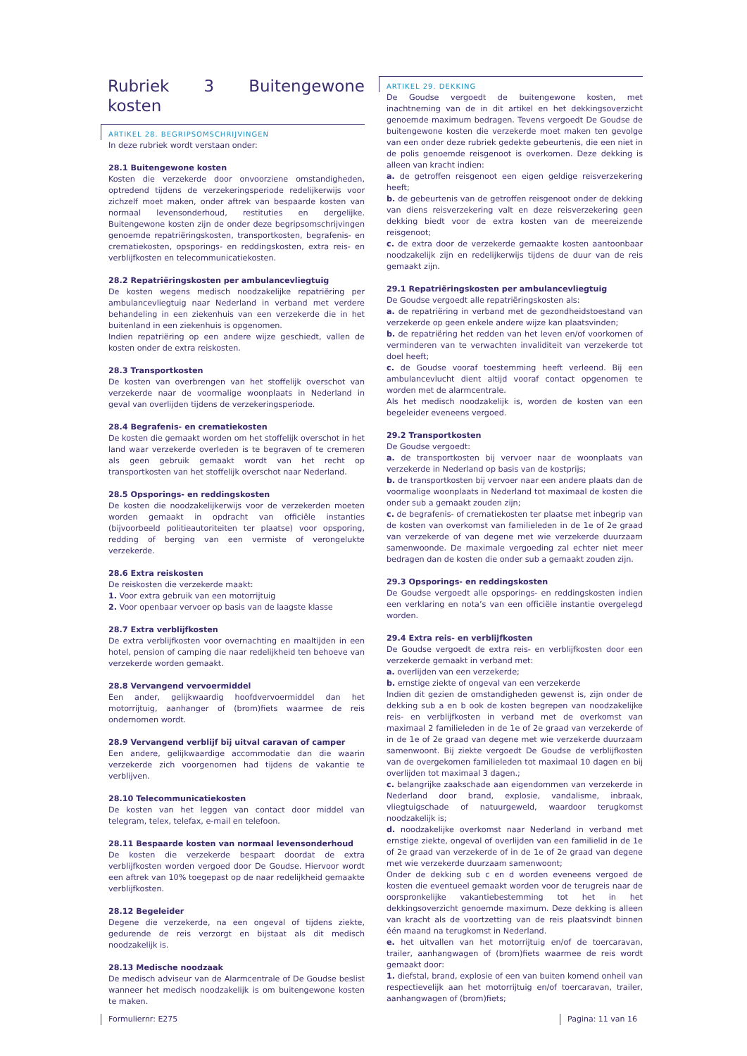Rubriek 3 Buitengewone kosten
ARTIKEL 28. BEGRIPSOMSCHRIJVINGEN
In deze rubriek wordt verstaan onder:
28.1 Buitengewone kosten
Kosten die verzekerde door onvoorziene omstandigheden, optredend tijdens de verzekeringsperiode redelijkerwijs voor zichzelf moet maken, onder aftrek van bespaarde kosten van normaal levensonderhoud, restituties en dergelijke. Buitengewone kosten zijn de onder deze begripsomschrijvingen genoemde repatriëringskosten, transportkosten, begrafenis- en crematiekosten, opsporings- en reddingskosten, extra reis- en verblijfkosten en telecommunicatiekosten.
28.2 Repatriëringskosten per ambulancevliegtuig
De kosten wegens medisch noodzakelijke repatriëring per ambulancevliegtuig naar Nederland in verband met verdere behandeling in een ziekenhuis van een verzekerde die in het buitenland in een ziekenhuis is opgenomen.
Indien repatriëring op een andere wijze geschiedt, vallen de kosten onder de extra reiskosten.
28.3 Transportkosten
De kosten van overbrengen van het stoffelijk overschot van verzekerde naar de voormalige woonplaats in Nederland in geval van overlijden tijdens de verzekeringsperiode.
28.4 Begrafenis- en crematiekosten
De kosten die gemaakt worden om het stoffelijk overschot in het land waar verzekerde overleden is te begraven of te cremeren als geen gebruik gemaakt wordt van het recht op transportkosten van het stoffelijk overschot naar Nederland.
28.5 Opsporings- en reddingskosten
De kosten die noodzakelijkerwijs voor de verzekerden moeten worden gemaakt in opdracht van officiële instanties (bijvoorbeeld politieautoriteiten ter plaatse) voor opsporing, redding of berging van een vermiste of verongelukte verzekerde.
28.6 Extra reiskosten
De reiskosten die verzekerde maakt:
1. Voor extra gebruik van een motorrijtuig
2. Voor openbaar vervoer op basis van de laagste klasse
28.7 Extra verblijfkosten
De extra verblijfkosten voor overnachting en maaltijden in een hotel, pension of camping die naar redelijkheid ten behoeve van verzekerde worden gemaakt.
28.8 Vervangend vervoermiddel
Een ander, gelijkwaardig hoofdvervoermiddel dan het motorrijtuig, aanhanger of (brom)fiets waarmee de reis ondernomen wordt.
28.9 Vervangend verblijf bij uitval caravan of camper
Een andere, gelijkwaardige accommodatie dan die waarin verzekerde zich voorgenomen had tijdens de vakantie te verblijven.
28.10 Telecommunicatiekosten
De kosten van het leggen van contact door middel van telegram, telex, telefax, e-mail en telefoon.
28.11 Bespaarde kosten van normaal levensonderhoud
De kosten die verzekerde bespaart doordat de extra verblijfkosten worden vergoed door De Goudse. Hiervoor wordt een aftrek van 10% toegepast op de naar redelijkheid gemaakte verblijfkosten.
28.12 Begeleider
Degene die verzekerde, na een ongeval of tijdens ziekte, gedurende de reis verzorgt en bijstaat als dit medisch noodzakelijk is.
28.13 Medische noodzaak
De medisch adviseur van de Alarmcentrale of De Goudse beslist wanneer het medisch noodzakelijk is om buitengewone kosten te maken.
ARTIKEL 29. DEKKING
De Goudse vergoedt de buitengewone kosten, met inachtneming van de in dit artikel en het dekkingsoverzicht genoemde maximum bedragen. Tevens vergoedt De Goudse de buitengewone kosten die verzekerde moet maken ten gevolge van een onder deze rubriek gedekte gebeurtenis, die een niet in de polis genoemde reisgenoot is overkomen. Deze dekking is alleen van kracht indien:
a. de getroffen reisgenoot een eigen geldige reisverzekering heeft;
b. de gebeurtenis van de getroffen reisgenoot onder de dekking van diens reisverzekering valt en deze reisverzekering geen dekking biedt voor de extra kosten van de meereizende reisgenoot;
c. de extra door de verzekerde gemaakte kosten aantoonbaar noodzakelijk zijn en redelijkerwijs tijdens de duur van de reis gemaakt zijn.
29.1 Repatriëringskosten per ambulancevliegtuig
De Goudse vergoedt alle repatriëringskosten als:
a. de repatriëring in verband met de gezondheidstoestand van verzekerde op geen enkele andere wijze kan plaatsvinden;
b. de repatriëring het redden van het leven en/of voorkomen of verminderen van te verwachten invaliditeit van verzekerde tot doel heeft;
c. de Goudse vooraf toestemming heeft verleend. Bij een ambulancevlucht dient altijd vooraf contact opgenomen te worden met de alarmcentrale.
Als het medisch noodzakelijk is, worden de kosten van een begeleider eveneens vergoed.
29.2 Transportkosten
De Goudse vergoedt:
a. de transportkosten bij vervoer naar de woonplaats van verzekerde in Nederland op basis van de kostprijs;
b. de transportkosten bij vervoer naar een andere plaats dan de voormalige woonplaats in Nederland tot maximaal de kosten die onder sub a gemaakt zouden zijn;
c. de begrafenis- of crematiekosten ter plaatse met inbegrip van de kosten van overkomst van familieleden in de 1e of 2e graad van verzekerde of van degene met wie verzekerde duurzaam samenwoonde. De maximale vergoeding zal echter niet meer bedragen dan de kosten die onder sub a gemaakt zouden zijn.
29.3 Opsporings- en reddingskosten
De Goudse vergoedt alle opsporings- en reddingskosten indien een verklaring en nota’s van een officiële instantie overgelegd worden.
29.4 Extra reis- en verblijfkosten
De Goudse vergoedt de extra reis- en verblijfkosten door een verzekerde gemaakt in verband met:
a. overlijden van een verzekerde;
b. ernstige ziekte of ongeval van een verzekerde
Indien dit gezien de omstandigheden gewenst is, zijn onder de dekking sub a en b ook de kosten begrepen van noodzakelijke reis- en verblijfkosten in verband met de overkomst van maximaal 2 familieleden in de 1e of 2e graad van verzekerde of in de 1e of 2e graad van degene met wie verzekerde duurzaam samenwoont. Bij ziekte vergoedt De Goudse de verblijfkosten van de overgekomen familieleden tot maximaal 10 dagen en bij overlijden tot maximaal 3 dagen.;
c. belangrijke zaakschade aan eigendommen van verzekerde in Nederland door brand, explosie, vandalisme, inbraak, vliegtuigschade of natuurgeweld, waardoor terugkomst noodzakelijk is;
d. noodzakelijke overkomst naar Nederland in verband met ernstige ziekte, ongeval of overlijden van een familielid in de 1e of 2e graad van verzekerde of in de 1e of 2e graad van degene met wie verzekerde duurzaam samenwoont;
Onder de dekking sub c en d worden eveneens vergoed de kosten die eventueel gemaakt worden voor de terugreis naar de oorspronkelijke vakantiebestemming tot het in het dekkingsoverzicht genoemde maximum. Deze dekking is alleen van kracht als de voortzetting van de reis plaatsvindt binnen één maand na terugkomst in Nederland.
e. het uitvallen van het motorrijtuig en/of de toercaravan, trailer, aanhangwagen of (brom)fiets waarmee de reis wordt gemaakt door:
1. diefstal, brand, explosie of een van buiten komend onheil van respectievelijk aan het motorrijtuig en/of toercaravan, trailer, aanhangwagen of (brom)fiets;
Formuliernr: E275 Pagina: 11 van 16